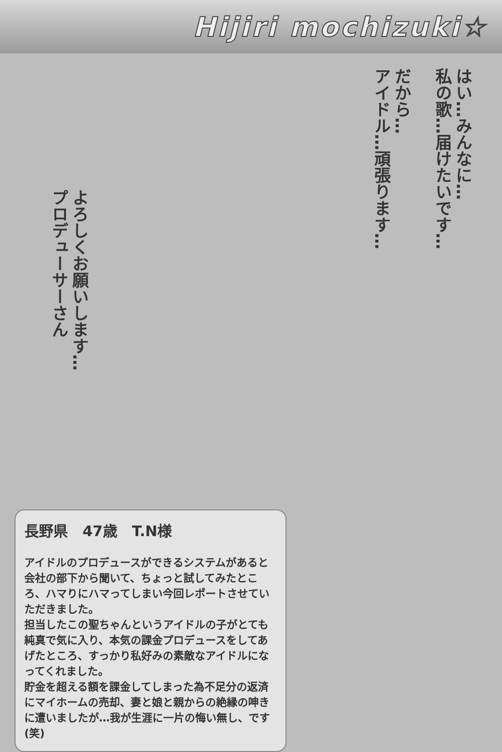Hijiri mochizuki☆
よろしくお願いします…
プロデューサーさん
はい…みんなに…
私の歌…届けたいです…
だから…
アイドル…頑張ります…
長野県　47歳　T.N様
アイドルのプロデュースができるシステムがあると会社の部下から聞いて、ちょっと試してみたところ、ハマりにハマってしまい今回レポートさせていただきました。
担当したこの聖ちゃんというアイドルの子がとても純真で気に入り、本気の課金プロデュースをしてあげたところ、すっかり私好みの素敵なアイドルになってくれました。
貯金を超える額を課金してしまった為不足分の返済にマイホームの売却、妻と娘と親からの絶縁の呻きに遭いましたが…我が生涯に一片の悔い無し、です (笑)